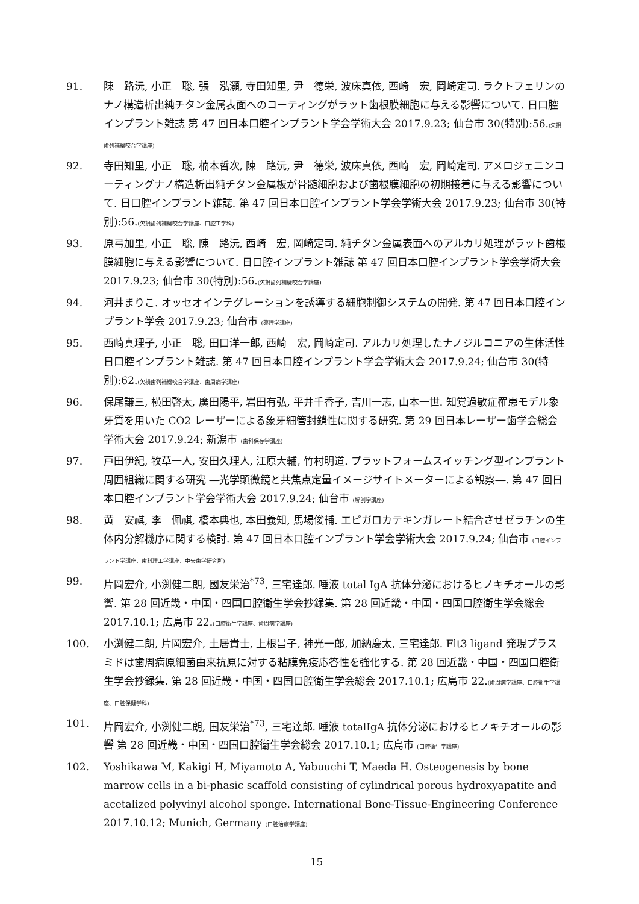91. 陳　路沅, 小正　聡, 張　泓灝, 寺田知里, 尹　德栄, 波床真依, 西崎　宏, 岡崎定司. ラクトフェリンのナノ構造析出純チタン金属表面へのコーティングがラット歯根膜細胞に与える影響について. 日口腔インプラント雑誌 第 47 回日本口腔インプラント学会学術大会 2017.9.23; 仙台市 30(特別):56.(欠損歯列補綴咬合学講座)
92. 寺田知里, 小正　聡, 楠本哲次, 陳　路沅, 尹　德栄, 波床真依, 西崎　宏, 岡崎定司. アメロジェニンコーティングナノ構造析出純チタン金属板が骨髄細胞および歯根膜細胞の初期接着に与える影響について. 日口腔インプラント雑誌. 第 47 回日本口腔インプラント学会学術大会 2017.9.23; 仙台市 30(特別):56.(欠損歯列補綴咬合学講座、口腔工学科)
93. 原弓加里, 小正　聡, 陳　路沅, 西崎　宏, 岡崎定司. 純チタン金属表面へのアルカリ処理がラット歯根膜細胞に与える影響について. 日口腔インプラント雑誌 第 47 回日本口腔インプラント学会学術大会 2017.9.23; 仙台市 30(特別):56.(欠損歯列補綴咬合学講座)
94. 河井まりこ. オッセオインテグレーションを誘導する細胞制御システムの開発. 第 47 回日本口腔インプラント学会 2017.9.23; 仙台市 (薬理学講座)
95. 西崎真理子, 小正　聡, 田口洋一郎, 西崎　宏, 岡崎定司. アルカリ処理したナノジルコニアの生体活性 日口腔インプラント雑誌. 第 47 回日本口腔インプラント学会学術大会 2017.9.24; 仙台市 30(特別):62.(欠損歯列補綴咬合学講座、歯周病学講座)
96. 保尾謙三, 横田啓太, 廣田陽平, 岩田有弘, 平井千香子, 吉川一志, 山本一世. 知覚過敏症罹患モデル象牙質を用いた CO2 レーザーによる象牙細管封鎖性に関する研究. 第 29 回日本レーザー歯学会総会学術大会 2017.9.24; 新潟市 (歯科保存学講座)
97. 戸田伊紀, 牧草一人, 安田久理人, 江原大輔, 竹村明道. プラットフォームスイッチング型インプラント周囲組織に関する研究 ―光学顕微鏡と共焦点定量イメージサイトメーターによる観察―. 第 47 回日本口腔インプラント学会学術大会 2017.9.24; 仙台市 (解剖学講座)
98. 黄　安祺, 李　佩祺, 橋本典也, 本田義知, 馬場俊輔. エピガロカテキンガレート結合させゼラチンの生体内分解機序に関する検討. 第 47 回日本口腔インプラント学会学術大会 2017.9.24; 仙台市 (口腔インプラント学講座、歯科理工学講座、中央歯学研究所)
99. 片岡宏介, 小渕健二朗, 國友栄治<sup>*73</sup>, 三宅達郎. 唾液 total IgA 抗体分泌におけるヒノキチオールの影響. 第 28 回近畿・中国・四国口腔衛生学会抄録集. 第 28 回近畿・中国・四国口腔衛生学会総会 2017.10.1; 広島市 22.(口腔衛生学講座、歯周病学講座)
100. 小渕健二朗, 片岡宏介, 土居貴士, 上根昌子, 神光一郎, 加納慶太, 三宅達郎. Flt3 ligand 発現プラスミドは歯周病原細菌由来抗原に対する粘膜免疫応答性を強化する. 第 28 回近畿・中国・四国口腔衛生学会抄録集. 第 28 回近畿・中国・四国口腔衛生学会総会 2017.10.1; 広島市 22.(歯周病学講座、口腔衛生学講座、口腔保健学科)
101. 片岡宏介, 小渕健二朗, 国友栄治<sup>*73</sup>, 三宅達郎. 唾液 totalIgA 抗体分泌におけるヒノキチオールの影響 第 28 回近畿・中国・四国口腔衛生学会総会 2017.10.1; 広島市 (口腔衛生学講座)
102. Yoshikawa M, Kakigi H, Miyamoto A, Yabuuchi T, Maeda H. Osteogenesis by bone marrow cells in a bi-phasic scaffold consisting of cylindrical porous hydroxyapatite and acetalized polyvinyl alcohol sponge. International Bone-Tissue-Engineering Conference 2017.10.12; Munich, Germany (口腔治療学講座)
15